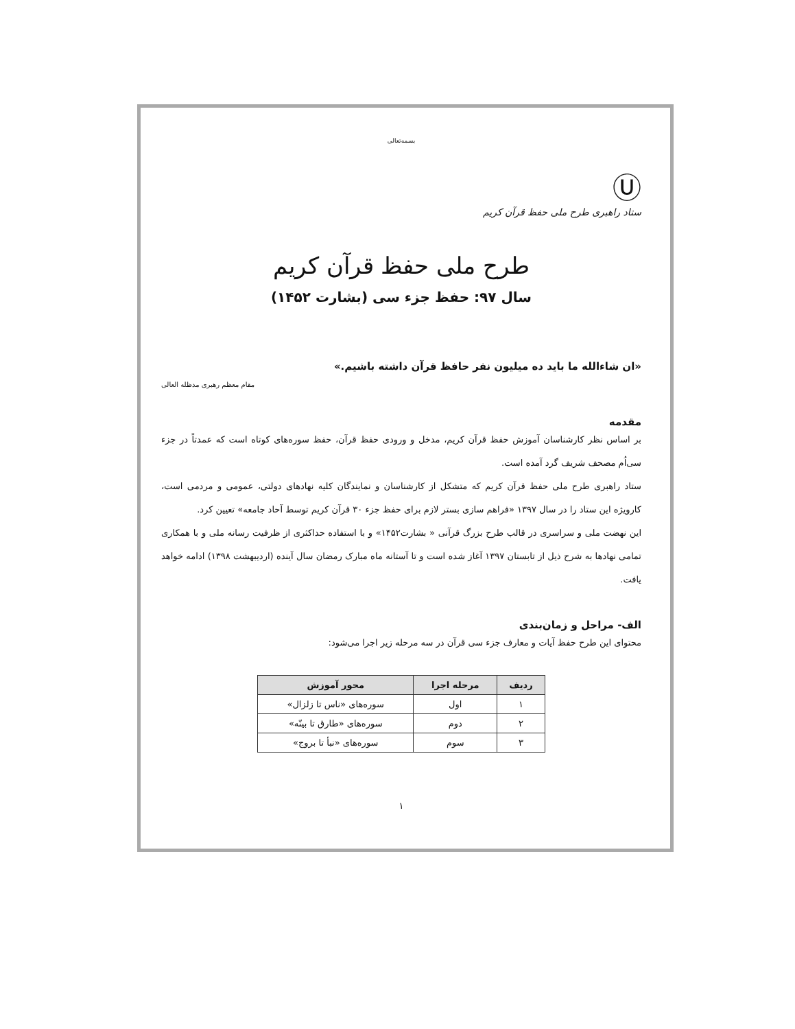بسمه‌تعالی
Ⓤ
ستاد راهبری طرح ملی حفظ قرآن کریم
طرح ملی حفظ قرآن کریم
سال ۹۷: حفظ جزء سی (بشارت ۱۴۵۲)
«ان شاءالله ما باید ده میلیون نفر حافظ قرآن داشته باشیم.»
مقام معظم رهبری مدظله العالی
مقدمه
بر اساس نظر کارشناسان آموزش حفظ قرآن کریم، مدخل و ورودی حفظ قرآن، حفظ سوره‌های کوتاه است که عمدتاً در جزء سی‌اُم مصحف شریف گرد آمده است.
ستاد راهبری طرح ملی حفظ قرآن کریم که متشکل از کارشناسان و نمایندگان کلیه نهادهای دولتی، عمومی و مردمی است، کارویژه این ستاد را در سال ۱۳۹۷ «فراهم سازی بستر لازم برای حفظ جزء ۳۰ قرآن کریم توسط آحاد جامعه» تعیین کرد.
این نهضت ملی و سراسری در قالب طرح بزرگ قرآنی « بشارت۱۴۵۲» و با استفاده حداکثری از ظرفیت رسانه ملی و با همکاری تمامی نهادها به شرح ذیل از تابستان ۱۳۹۷ آغاز شده است و تا آستانه ماه مبارک رمضان سال آینده (اردیبهشت ۱۳۹۸) ادامه خواهد یافت.
الف- مراحل و زمان‌بندی
محتوای این طرح حفظ آیات و معارف جزء سی قرآن در سه مرحله زیر اجرا می‌شود:
| ردیف | مرحله اجرا | محور آموزش |
| --- | --- | --- |
| ۱ | اول | سوره‌های «ناس تا زلزال» |
| ۲ | دوم | سوره‌های «طارق تا بینّه» |
| ۳ | سوم | سوره‌های «نبأ تا بروج» |
۱